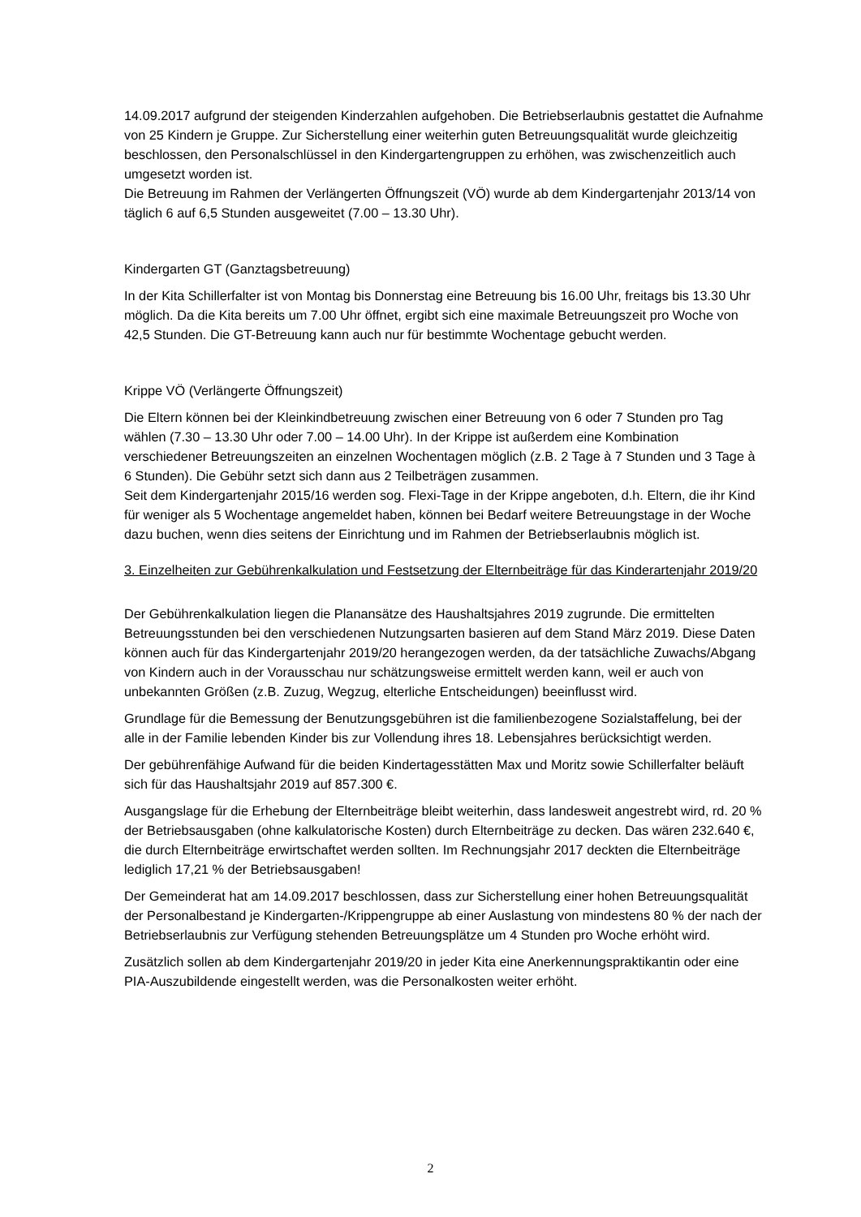14.09.2017 aufgrund der steigenden Kinderzahlen aufgehoben. Die Betriebserlaubnis gestattet die Aufnahme von 25 Kindern je Gruppe. Zur Sicherstellung einer weiterhin guten Betreuungsqualität wurde gleichzeitig beschlossen, den Personalschlüssel in den Kindergartengruppen zu erhöhen, was zwischenzeitlich auch umgesetzt worden ist.
Die Betreuung im Rahmen der Verlängerten Öffnungszeit (VÖ) wurde ab dem Kindergartenjahr 2013/14 von täglich 6 auf 6,5 Stunden ausgeweitet (7.00 – 13.30 Uhr).
Kindergarten GT (Ganztagsbetreuung)
In der Kita Schillerfalter ist von Montag bis Donnerstag eine Betreuung bis 16.00 Uhr, freitags bis 13.30 Uhr möglich. Da die Kita bereits um 7.00 Uhr öffnet, ergibt sich eine maximale Betreuungszeit pro Woche von 42,5 Stunden. Die GT-Betreuung kann auch nur für bestimmte Wochentage gebucht werden.
Krippe VÖ (Verlängerte Öffnungszeit)
Die Eltern können bei der Kleinkindbetreuung zwischen einer Betreuung von 6 oder 7 Stunden pro Tag wählen (7.30 – 13.30 Uhr oder 7.00 – 14.00 Uhr). In der Krippe ist außerdem eine Kombination verschiedener Betreuungszeiten an einzelnen Wochentagen möglich (z.B. 2 Tage à 7 Stunden und 3 Tage à 6 Stunden). Die Gebühr setzt sich dann aus 2 Teilbeträgen zusammen.
Seit dem Kindergartenjahr 2015/16 werden sog. Flexi-Tage in der Krippe angeboten, d.h. Eltern, die ihr Kind für weniger als 5 Wochentage angemeldet haben, können bei Bedarf weitere Betreuungstage in der Woche dazu buchen, wenn dies seitens der Einrichtung und im Rahmen der Betriebserlaubnis möglich ist.
3. Einzelheiten zur Gebührenkalkulation und Festsetzung der Elternbeiträge für das Kinderartenjahr 2019/20
Der Gebührenkalkulation liegen die Planansätze des Haushaltsjahres 2019 zugrunde. Die ermittelten Betreuungsstunden bei den verschiedenen Nutzungsarten basieren auf dem Stand März 2019. Diese Daten können auch für das Kindergartenjahr 2019/20 herangezogen werden, da der tatsächliche Zuwachs/Abgang von Kindern auch in der Vorausschau nur schätzungsweise ermittelt werden kann, weil er auch von unbekannten Größen (z.B. Zuzug, Wegzug, elterliche Entscheidungen) beeinflusst wird.
Grundlage für die Bemessung der Benutzungsgebühren ist die familienbezogene Sozialstaffelung, bei der alle in der Familie lebenden Kinder bis zur Vollendung ihres 18. Lebensjahres berücksichtigt werden.
Der gebührenfähige Aufwand für die beiden Kindertagesstätten Max und Moritz sowie Schillerfalter beläuft sich für das Haushaltsjahr 2019 auf 857.300 €.
Ausgangslage für die Erhebung der Elternbeiträge bleibt weiterhin, dass landesweit angestrebt wird, rd. 20 % der Betriebsausgaben (ohne kalkulatorische Kosten) durch Elternbeiträge zu decken. Das wären 232.640 €, die durch Elternbeiträge erwirtschaftet werden sollten. Im Rechnungsjahr 2017 deckten die Elternbeiträge lediglich 17,21 % der Betriebsausgaben!
Der Gemeinderat hat am 14.09.2017 beschlossen, dass zur Sicherstellung einer hohen Betreuungsqualität der Personalbestand je Kindergarten-/Krippengruppe ab einer Auslastung von mindestens 80 % der nach der Betriebserlaubnis zur Verfügung stehenden Betreuungsplätze um 4 Stunden pro Woche erhöht wird.
Zusätzlich sollen ab dem Kindergartenjahr 2019/20 in jeder Kita eine Anerkennungspraktikantin oder eine PIA-Auszubildende eingestellt werden, was die Personalkosten weiter erhöht.
2